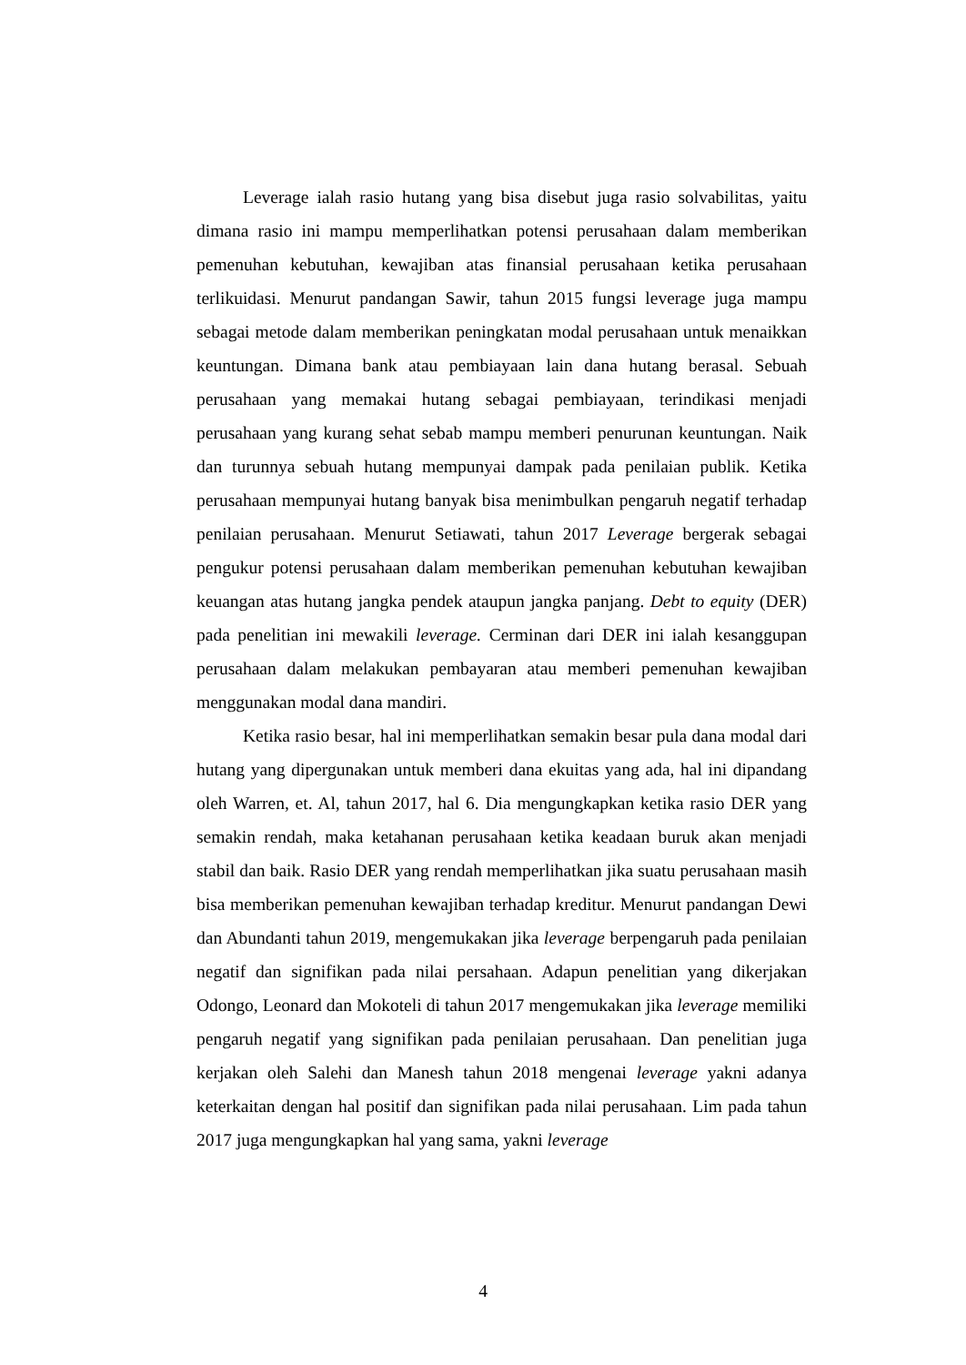Leverage ialah rasio hutang yang bisa disebut juga rasio solvabilitas, yaitu dimana rasio ini mampu memperlihatkan potensi perusahaan dalam memberikan pemenuhan kebutuhan, kewajiban atas finansial perusahaan ketika perusahaan terlikuidasi. Menurut pandangan Sawir, tahun 2015 fungsi leverage juga mampu sebagai metode dalam memberikan peningkatan modal perusahaan untuk menaikkan keuntungan. Dimana bank atau pembiayaan lain dana hutang berasal. Sebuah perusahaan yang memakai hutang sebagai pembiayaan, terindikasi menjadi perusahaan yang kurang sehat sebab mampu memberi penurunan keuntungan. Naik dan turunnya sebuah hutang mempunyai dampak pada penilaian publik. Ketika perusahaan mempunyai hutang banyak bisa menimbulkan pengaruh negatif terhadap penilaian perusahaan. Menurut Setiawati, tahun 2017 Leverage bergerak sebagai pengukur potensi perusahaan dalam memberikan pemenuhan kebutuhan kewajiban keuangan atas hutang jangka pendek ataupun jangka panjang. Debt to equity (DER) pada penelitian ini mewakili leverage. Cerminan dari DER ini ialah kesanggupan perusahaan dalam melakukan pembayaran atau memberi pemenuhan kewajiban menggunakan modal dana mandiri.
Ketika rasio besar, hal ini memperlihatkan semakin besar pula dana modal dari hutang yang dipergunakan untuk memberi dana ekuitas yang ada, hal ini dipandang oleh Warren, et. Al, tahun 2017, hal 6. Dia mengungkapkan ketika rasio DER yang semakin rendah, maka ketahanan perusahaan ketika keadaan buruk akan menjadi stabil dan baik. Rasio DER yang rendah memperlihatkan jika suatu perusahaan masih bisa memberikan pemenuhan kewajiban terhadap kreditur. Menurut pandangan Dewi dan Abundanti tahun 2019, mengemukakan jika leverage berpengaruh pada penilaian negatif dan signifikan pada nilai persahaan. Adapun penelitian yang dikerjakan Odongo, Leonard dan Mokoteli di tahun 2017 mengemukakan jika leverage memiliki pengaruh negatif yang signifikan pada penilaian perusahaan. Dan penelitian juga kerjakan oleh Salehi dan Manesh tahun 2018 mengenai leverage yakni adanya keterkaitan dengan hal positif dan signifikan pada nilai perusahaan. Lim pada tahun 2017 juga mengungkapkan hal yang sama, yakni leverage
4